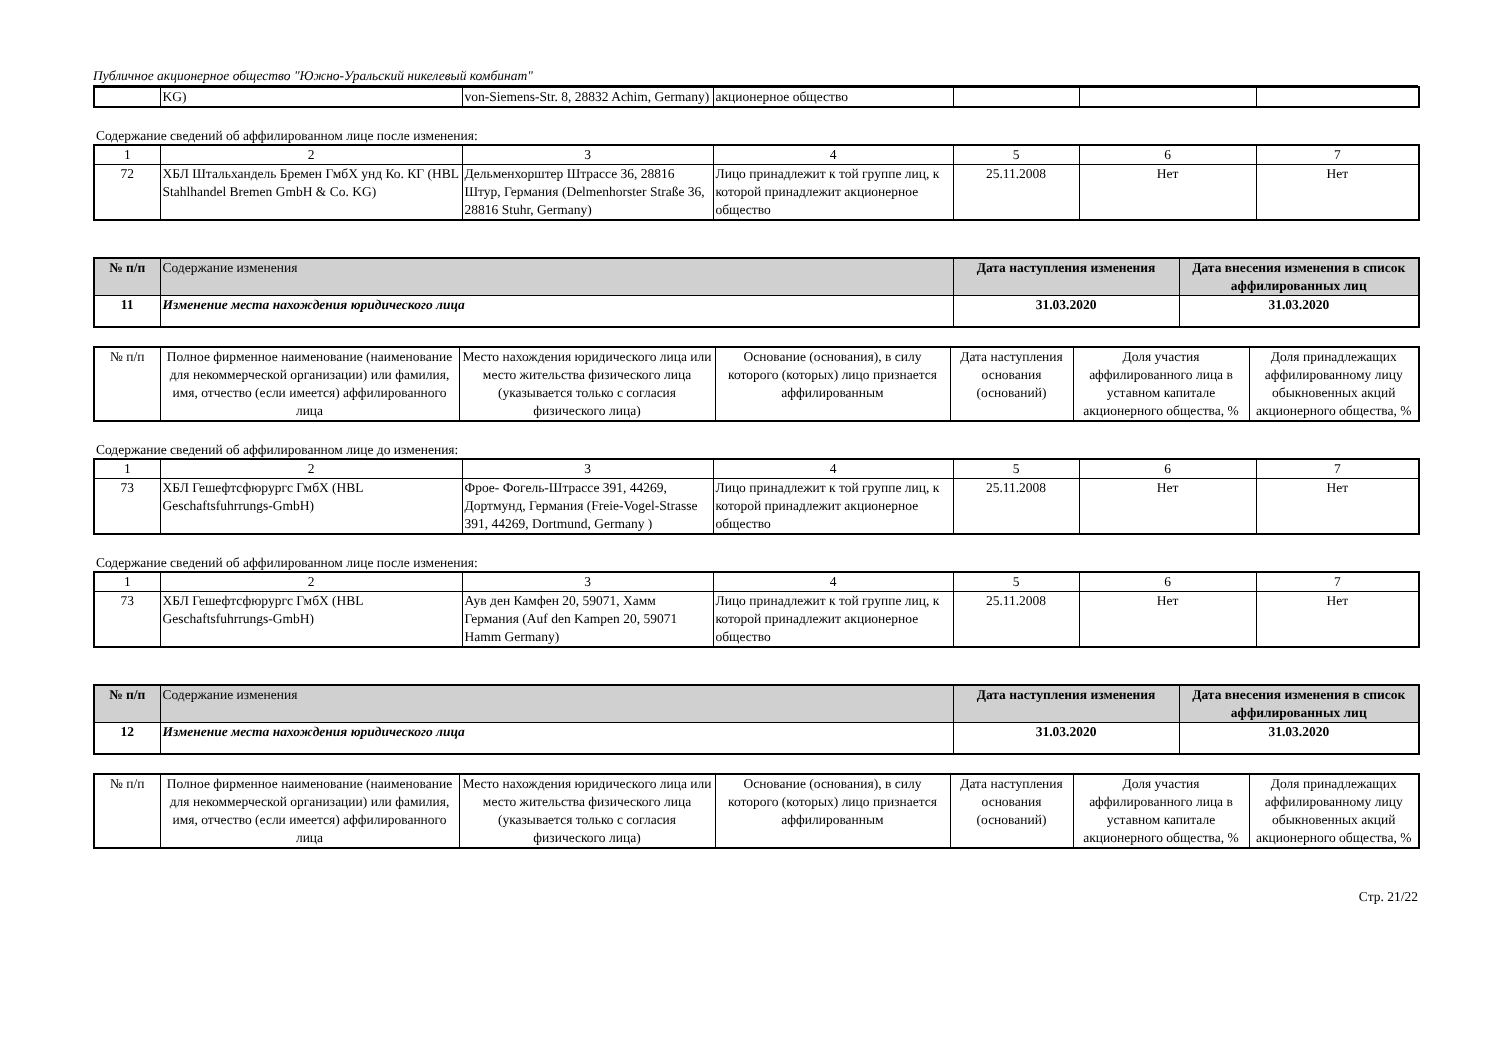Публичное акционерное общество "Южно-Уральский никелевый комбинат"
| | KG) | von-Siemens-Str. 8, 28832 Achim, Germany) | акционерное общество | | | |
Содержание сведений об аффилированном лице после изменения:
| 1 | 2 | 3 | 4 | 5 | 6 | 7 |
| 72 | ХБЛ Штальхандель Бремен ГмбХ унд Ко. КГ (HBL Stahlhandel Bremen GmbH & Co. KG) | Дельменхорштер Штрассе 36, 28816 Штур, Германия (Delmenhorster Straße 36, 28816 Stuhr, Germany) | Лицо принадлежит к той группе лиц, к которой принадлежит акционерное общество | 25.11.2008 | Нет | Нет |
| № п/п | Содержание изменения | Дата наступления изменения | Дата внесения изменения в список аффилированных лиц |
| --- | --- | --- | --- |
| 11 | Изменение места нахождения юридического лица | 31.03.2020 | 31.03.2020 |
| № п/п | Полное фирменное наименование (наименование для некоммерческой организации) или фамилия, имя, отчество (если имеется) аффилированного лица | Место нахождения юридического лица или место жительства физического лица (указывается только с согласия физического лица) | Основание (основания), в силу которого (которых) лицо признается аффилированным | Дата наступления основания (оснований) | Доля участия аффилированного лица в уставном капитале акционерного общества, % | Доля принадлежащих аффилированному лицу обыкновенных акций акционерного общества, % |
Содержание сведений об аффилированном лице до изменения:
| 1 | 2 | 3 | 4 | 5 | 6 | 7 |
| 73 | ХБЛ Гешефтсфюрургс ГмбХ (HBL Geschaftsfuhrrungs-GmbH) | Фрое- Фогель-Штрассе 391, 44269, Дортмунд, Германия (Freie-Vogel-Strasse 391, 44269, Dortmund, Germany ) | Лицо принадлежит к той группе лиц, к которой принадлежит акционерное общество | 25.11.2008 | Нет | Нет |
Содержание сведений об аффилированном лице после изменения:
| 1 | 2 | 3 | 4 | 5 | 6 | 7 |
| 73 | ХБЛ Гешефтсфюрургс ГмбХ (HBL Geschaftsfuhrrungs-GmbH) | Аув ден Камфен 20, 59071, Хамм Германия (Auf den Kampen 20, 59071 Hamm Germany) | Лицо принадлежит к той группе лиц, к которой принадлежит акционерное общество | 25.11.2008 | Нет | Нет |
| № п/п | Содержание изменения | Дата наступления изменения | Дата внесения изменения в список аффилированных лиц |
| --- | --- | --- | --- |
| 12 | Изменение места нахождения юридического лица | 31.03.2020 | 31.03.2020 |
| № п/п | Полное фирменное наименование (наименование для некоммерческой организации) или фамилия, имя, отчество (если имеется) аффилированного лица | Место нахождения юридического лица или место жительства физического лица (указывается только с согласия физического лица) | Основание (основания), в силу которого (которых) лицо признается аффилированным | Дата наступления основания (оснований) | Доля участия аффилированного лица в уставном капитале акционерного общества, % | Доля принадлежащих аффилированному лицу обыкновенных акций акционерного общества, % |
Стр. 21/22